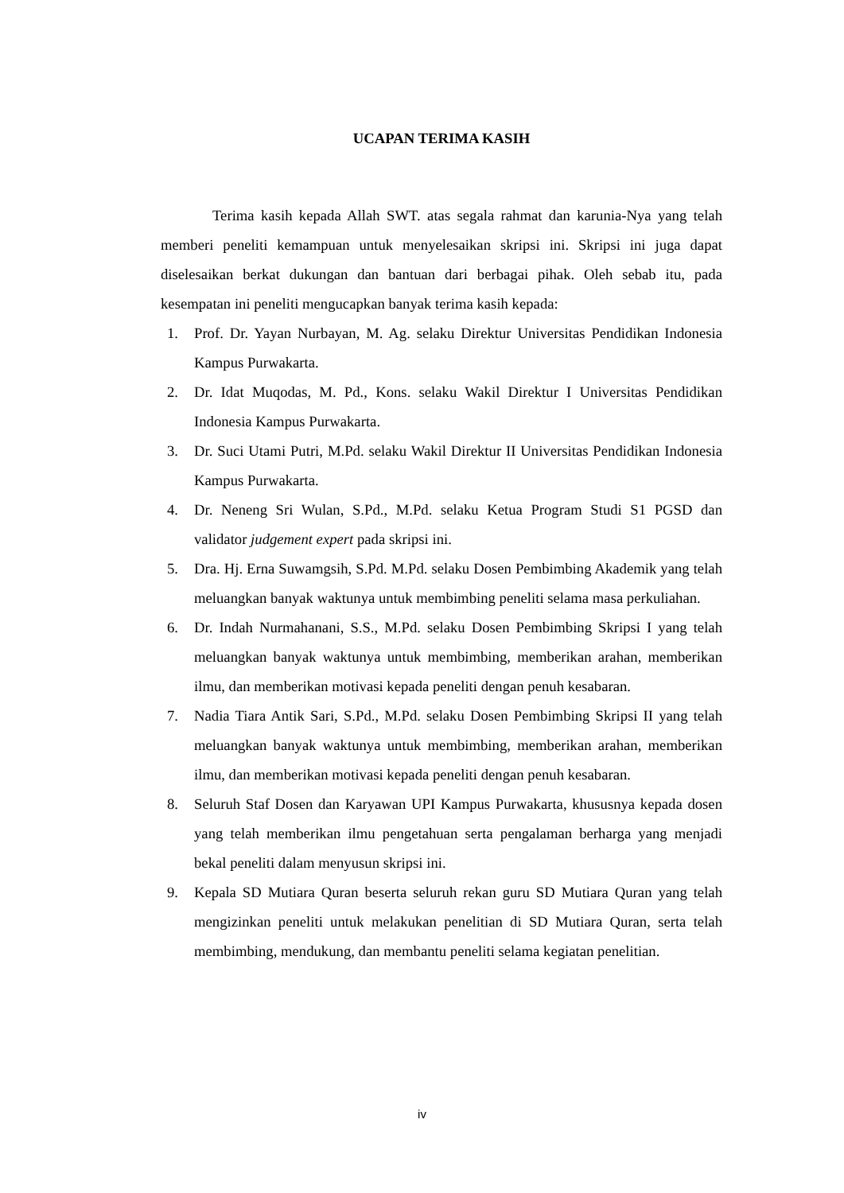UCAPAN TERIMA KASIH
Terima kasih kepada Allah SWT. atas segala rahmat dan karunia-Nya yang telah memberi peneliti kemampuan untuk menyelesaikan skripsi ini. Skripsi ini juga dapat diselesaikan berkat dukungan dan bantuan dari berbagai pihak. Oleh sebab itu, pada kesempatan ini peneliti mengucapkan banyak terima kasih kepada:
1. Prof. Dr. Yayan Nurbayan, M. Ag. selaku Direktur Universitas Pendidikan Indonesia Kampus Purwakarta.
2. Dr. Idat Muqodas, M. Pd., Kons. selaku Wakil Direktur I Universitas Pendidikan Indonesia Kampus Purwakarta.
3. Dr. Suci Utami Putri, M.Pd. selaku Wakil Direktur II Universitas Pendidikan Indonesia Kampus Purwakarta.
4. Dr. Neneng Sri Wulan, S.Pd., M.Pd. selaku Ketua Program Studi S1 PGSD dan validator judgement expert pada skripsi ini.
5. Dra. Hj. Erna Suwamgsih, S.Pd. M.Pd. selaku Dosen Pembimbing Akademik yang telah meluangkan banyak waktunya untuk membimbing peneliti selama masa perkuliahan.
6. Dr. Indah Nurmahanani, S.S., M.Pd. selaku Dosen Pembimbing Skripsi I yang telah meluangkan banyak waktunya untuk membimbing, memberikan arahan, memberikan ilmu, dan memberikan motivasi kepada peneliti dengan penuh kesabaran.
7. Nadia Tiara Antik Sari, S.Pd., M.Pd. selaku Dosen Pembimbing Skripsi II yang telah meluangkan banyak waktunya untuk membimbing, memberikan arahan, memberikan ilmu, dan memberikan motivasi kepada peneliti dengan penuh kesabaran.
8. Seluruh Staf Dosen dan Karyawan UPI Kampus Purwakarta, khususnya kepada dosen yang telah memberikan ilmu pengetahuan serta pengalaman berharga yang menjadi bekal peneliti dalam menyusun skripsi ini.
9. Kepala SD Mutiara Quran beserta seluruh rekan guru SD Mutiara Quran yang telah mengizinkan peneliti untuk melakukan penelitian di SD Mutiara Quran, serta telah membimbing, mendukung, dan membantu peneliti selama kegiatan penelitian.
iv